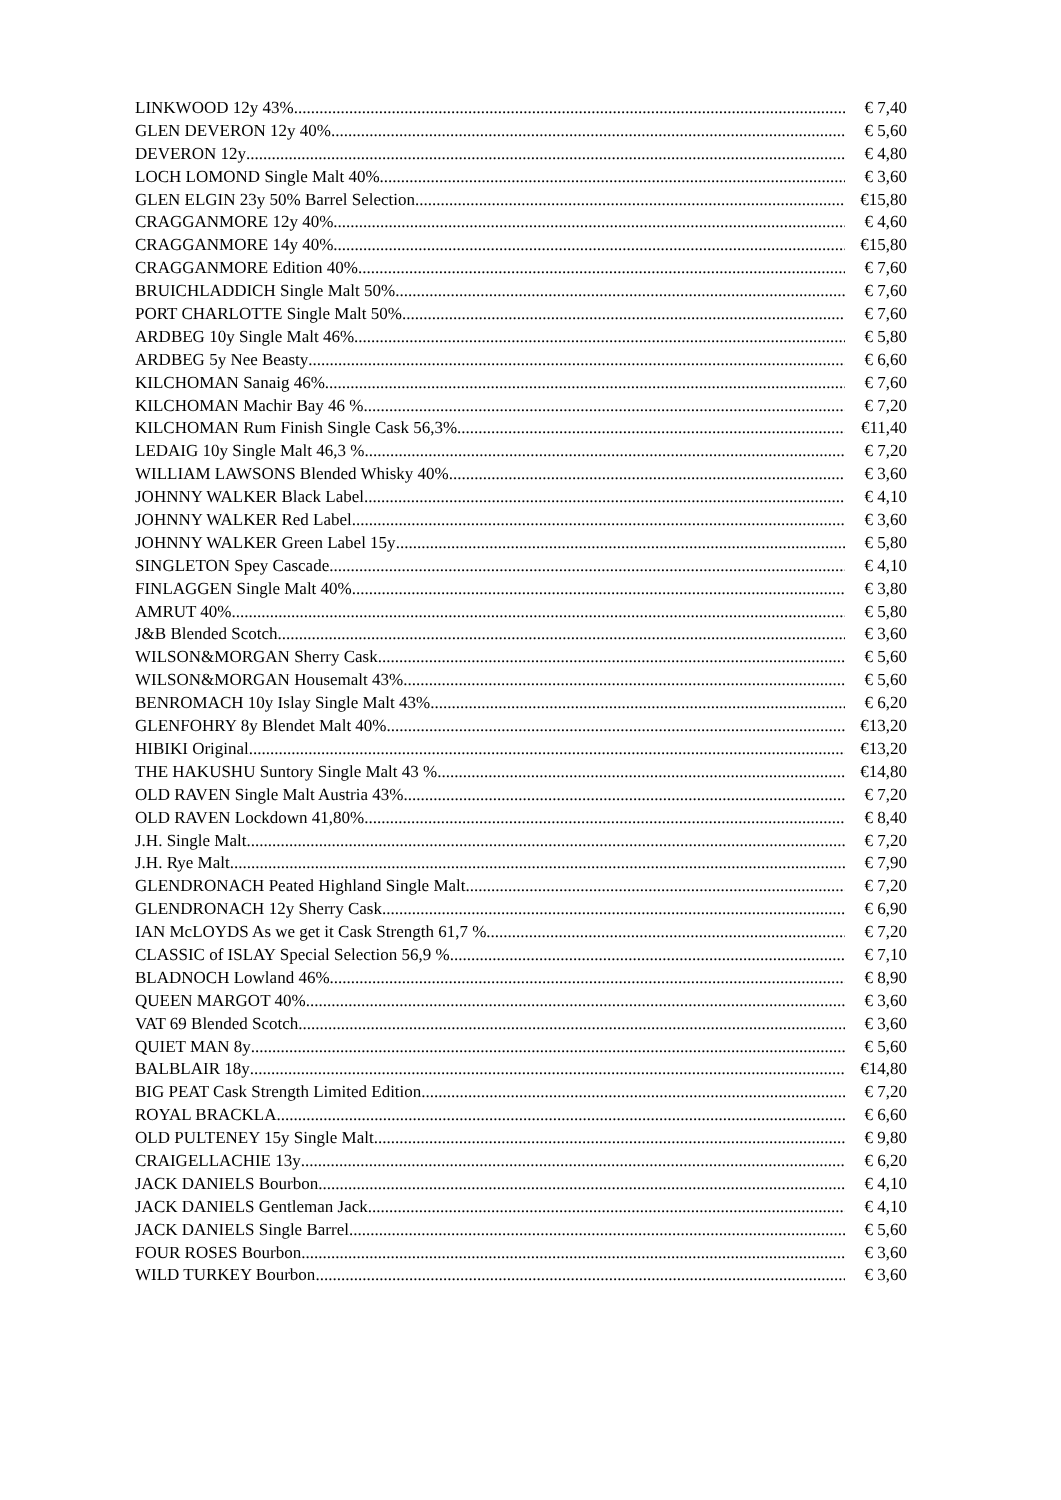LINKWOOD 12y 43% € 7,40
GLEN DEVERON 12y 40% € 5,60
DEVERON 12y € 4,80
LOCH LOMOND Single Malt 40% € 3,60
GLEN ELGIN 23y 50% Barrel Selection €15,80
CRAGGANMORE 12y 40% € 4,60
CRAGGANMORE 14y 40% €15,80
CRAGGANMORE Edition 40% € 7,60
BRUICHLADDICH Single Malt 50% € 7,60
PORT CHARLOTTE Single Malt 50% € 7,60
ARDBEG 10y Single Malt 46% € 5,80
ARDBEG 5y Nee Beasty € 6,60
KILCHOMAN Sanaig 46% € 7,60
KILCHOMAN Machir Bay 46 % € 7,20
KILCHOMAN Rum Finish Single Cask 56,3% €11,40
LEDAIG 10y Single Malt 46,3 % € 7,20
WILLIAM LAWSONS Blended Whisky 40% € 3,60
JOHNNY WALKER Black Label € 4,10
JOHNNY WALKER Red Label € 3,60
JOHNNY WALKER Green Label 15y € 5,80
SINGLETON Spey Cascade € 4,10
FINLAGGEN Single Malt 40% € 3,80
AMRUT 40% € 5,80
J&B Blended Scotch € 3,60
WILSON&MORGAN Sherry Cask € 5,60
WILSON&MORGAN Housemalt 43% € 5,60
BENROMACH 10y Islay Single Malt 43% € 6,20
GLENFOHRY 8y Blendet Malt 40% €13,20
HIBIKI Original €13,20
THE HAKUSHU Suntory Single Malt 43 % €14,80
OLD RAVEN Single Malt Austria 43% € 7,20
OLD RAVEN Lockdown 41,80% € 8,40
J.H. Single Malt € 7,20
J.H. Rye Malt € 7,90
GLENDRONACH Peated Highland Single Malt € 7,20
GLENDRONACH 12y Sherry Cask € 6,90
IAN McLOYDS As we get it Cask Strength 61,7 % € 7,20
CLASSIC of ISLAY Special Selection 56,9 % € 7,10
BLADNOCH Lowland 46% € 8,90
QUEEN MARGOT 40% € 3,60
VAT 69 Blended Scotch € 3,60
QUIET MAN 8y € 5,60
BALBLAIR 18y €14,80
BIG PEAT Cask Strength Limited Edition € 7,20
ROYAL BRACKLA € 6,60
OLD PULTENEY 15y Single Malt € 9,80
CRAIGELLACHIE 13y € 6,20
JACK DANIELS Bourbon € 4,10
JACK DANIELS Gentleman Jack € 4,10
JACK DANIELS Single Barrel € 5,60
FOUR ROSES Bourbon € 3,60
WILD TURKEY Bourbon € 3,60